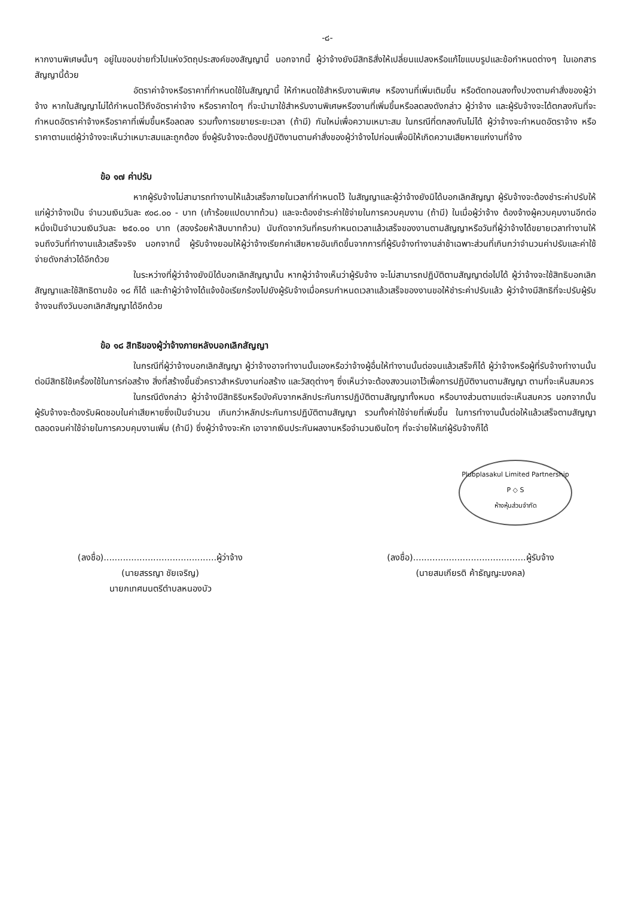-๘-
หากงานพิเศษนั้นๆ อยู่ในขอบข่ายทั่วไปแห่งวัตถุประสงค์ของสัญญานี้ นอกจากนี้ ผู้ว่าจ้างยังมีสิทธิสั่งให้เปลี่ยนแปลงหรือแก้ไขแบบรูปและข้อกำหนดต่างๆ ในเอกสารสัญญานี้ด้วย
อัตราค่าจ้างหรือราคาที่กำหนดใช้ในสัญญานี้ ให้กำหนดใช้สำหรับงานพิเศษ หรืองานที่เพิ่มเติมขึ้น หรือตัดทอนลงทั้งปวงตามคำสั่งของผู้ว่าจ้าง หากในสัญญาไม่ได้กำหนดไว้ถึงอัตราค่าจ้าง หรือราคาใดๆ ที่จะนำมาใช้สำหรับงานพิเศษหรืองานที่เพิ่มขึ้นหรือลดลงดังกล่าว ผู้ว่าจ้าง และผู้รับจ้างจะได้ตกลงกันที่จะกำหนดอัตราค่าจ้างหรือราคาที่เพิ่มขึ้นหรือลดลง รวมทั้งการขยายระยะเวลา (ถ้ามี) กันใหม่เพื่อความเหมาะสม ในกรณีที่ตกลงกันไม่ได้ ผู้ว่าจ้างจะกำหนดอัตราจ้าง หรือราคาตามแต่ผู้ว่าจ้างจะเห็นว่าเหมาะสมและถูกต้อง ซึ่งผู้รับจ้างจะต้องปฏิบัติงานตามคำสั่งของผู้ว่าจ้างไปก่อนเพื่อมิให้เกิดความเสียหายแก่งานที่จ้าง
ข้อ ๑๗ ค่าปรับ
หากผู้รับจ้างไม่สามารถทำงานให้แล้วเสร็จภายในเวลาที่กำหนดไว้ ในสัญญาและผู้ว่าจ้างยังมิได้บอกเลิกสัญญา ผู้รับจ้างจะต้องชำระค่าปรับให้แก่ผู้ว่าจ้างเป็น จำนวนเงินวันละ ๙๐๘.๐๐ - บาท (เก้าร้อยแปดบาทถ้วน) และจะต้องชำระค่าใช้จ่ายในการควบคุมงาน (ถ้ามี) ในเมื่อผู้ว่าจ้าง ต้องจ้างผู้ควบคุมงานอีกต่อหนึ่งเป็นจำนวนเงินวันละ ๒๕๐.๐๐ บาท (สองร้อยห้าสิบบาทถ้วน) นับถัดจากวันที่ครบกำหนดเวลาแล้วเสร็จของงานตามสัญญาหรือวันที่ผู้ว่าจ้างได้ขยายเวลาทำงานให้ จนถึงวันที่ทำงานแล้วเสร็จจริง นอกจากนี้ ผู้รับจ้างยอมให้ผู้ว่าจ้างเรียกค่าเสียหายอันเกิดขึ้นจากการที่ผู้รับจ้างทำงานล่าช้าเฉพาะส่วนที่เกินกว่าจำนวนค่าปรับและค่าใช้จ่ายดังกล่าวได้อีกด้วย
ในระหว่างที่ผู้ว่าจ้างยังมิได้บอกเลิกสัญญานั้น หากผู้ว่าจ้างเห็นว่าผู้รับจ้าง จะไม่สามารถปฏิบัติตามสัญญาต่อไปได้ ผู้ว่าจ้างจะใช้สิทธิบอกเลิกสัญญาและใช้สิทธิตามข้อ ๑๘ ก็ได้ และถ้าผู้ว่าจ้างได้แจ้งข้อเรียกร้องไปยังผู้รับจ้างเมื่อครบกำหนดเวลาแล้วเสร็จของงานขอให้ชำระค่าปรับแล้ว ผู้ว่าจ้างมีสิทธิที่จะปรับผู้รับจ้างจนถึงวันบอกเลิกสัญญาได้อีกด้วย
ข้อ ๑๘ สิทธิของผู้ว่าจ้างภายหลังบอกเลิกสัญญา
ในกรณีที่ผู้ว่าจ้างบอกเลิกสัญญา ผู้ว่าจ้างอาจทำงานนั้นเองหรือว่าจ้างผู้อื่นให้ทำงานนั้นต่อจนแล้วเสร็จก็ได้ ผู้ว่าจ้างหรือผู้ที่รับจ้างทำงานนั้นต่อมีสิทธิใช้เครื่องใช้ในการก่อสร้าง สิ่งที่สร้างขึ้นชั่วคราวสำหรับงานก่อสร้าง และวัสดุต่างๆ ซึ่งเห็นว่าจะต้องสงวนเอาไว้เพื่อการปฏิบัติงานตามสัญญา ตามที่จะเห็นสมควร
ในกรณีดังกล่าว ผู้ว่าจ้างมีสิทธิริบหรือบังคับจากหลักประกันการปฏิบัติตามสัญญาทั้งหมด หรือบางส่วนตามแต่จะเห็นสมควร นอกจากนั้น ผู้รับจ้างจะต้องรับผิดชอบในค่าเสียหายซึ่งเป็นจำนวน เกินกว่าหลักประกันการปฏิบัติตามสัญญา รวมทั้งค่าใช้จ่ายที่เพิ่มขึ้น ในการทำงานนั้นต่อให้แล้วเสร็จตามสัญญา ตลอดจนค่าใช้จ่ายในการควบคุมงานเพิ่ม (ถ้ามี) ซึ่งผู้ว่าจ้างจะหัก เอาจากเงินประกันผลงานหรือจำนวนเงินใดๆ ที่จะจ่ายให้แก่ผู้รับจ้างก็ได้
Plubplasakul Limited Partnership
P ◇ S
ห้างหุ้นส่วนจำกัด
(ลงชื่อ).........................................ผู้ว่าจ้าง
(นายสรรญา ชัยเจริญ)
นายกเทศมนตรีตำบลหนองบัว
(ลงชื่อ).........................................ผู้รับจ้าง
(นายสมเกียรติ ค้าธัญญะมงคล)